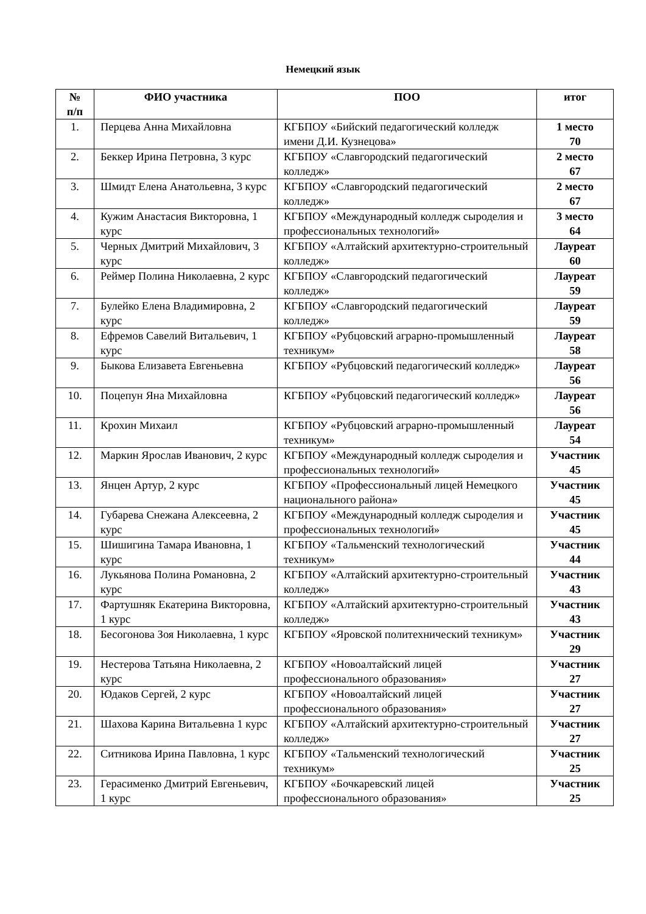Немецкий язык
| № п/п | ФИО участника | ПОО | итог |
| --- | --- | --- | --- |
| 1. | Перцева Анна Михайловна | КГБПОУ «Бийский педагогический колледж имени Д.И. Кузнецова» | 1 место 70 |
| 2. | Беккер Ирина Петровна, 3 курс | КГБПОУ «Славгородский педагогический колледж» | 2 место 67 |
| 3. | Шмидт Елена Анатольевна, 3 курс | КГБПОУ «Славгородский педагогический колледж» | 2 место 67 |
| 4. | Кужим Анастасия Викторовна, 1 курс | КГБПОУ «Международный колледж сыроделия и профессиональных технологий» | 3 место 64 |
| 5. | Черных Дмитрий Михайлович, 3 курс | КГБПОУ «Алтайский архитектурно-строительный колледж» | Лауреат 60 |
| 6. | Реймер Полина Николаевна, 2 курс | КГБПОУ «Славгородский педагогический колледж» | Лауреат 59 |
| 7. | Булейко Елена Владимировна, 2 курс | КГБПОУ «Славгородский педагогический колледж» | Лауреат 59 |
| 8. | Ефремов Савелий Витальевич, 1 курс | КГБПОУ «Рубцовский аграрно-промышленный техникум» | Лауреат 58 |
| 9. | Быкова Елизавета Евгеньевна | КГБПОУ «Рубцовский педагогический колледж» | Лауреат 56 |
| 10. | Поцепун Яна Михайловна | КГБПОУ «Рубцовский педагогический колледж» | Лауреат 56 |
| 11. | Крохин Михаил | КГБПОУ «Рубцовский аграрно-промышленный техникум» | Лауреат 54 |
| 12. | Маркин Ярослав Иванович, 2 курс | КГБПОУ «Международный колледж сыроделия и профессиональных технологий» | Участник 45 |
| 13. | Янцен Артур, 2 курс | КГБПОУ «Профессиональный лицей Немецкого национального района» | Участник 45 |
| 14. | Губарева Снежана Алексеевна, 2 курс | КГБПОУ «Международный колледж сыроделия и профессиональных технологий» | Участник 45 |
| 15. | Шишигина Тамара Ивановна, 1 курс | КГБПОУ «Тальменский технологический техникум» | Участник 44 |
| 16. | Лукьянова Полина Романовна, 2 курс | КГБПОУ «Алтайский архитектурно-строительный колледж» | Участник 43 |
| 17. | Фартушняк Екатерина Викторовна, 1 курс | КГБПОУ «Алтайский архитектурно-строительный колледж» | Участник 43 |
| 18. | Бесогонова Зоя Николаевна, 1 курс | КГБПОУ «Яровской политехнический техникум» | Участник 29 |
| 19. | Нестерова Татьяна Николаевна, 2 курс | КГБПОУ «Новоалтайский лицей профессионального образования» | Участник 27 |
| 20. | Юдаков Сергей, 2 курс | КГБПОУ «Новоалтайский лицей профессионального образования» | Участник 27 |
| 21. | Шахова Карина Витальевна 1 курс | КГБПОУ «Алтайский архитектурно-строительный колледж» | Участник 27 |
| 22. | Ситникова Ирина Павловна, 1 курс | КГБПОУ «Тальменский технологический техникум» | Участник 25 |
| 23. | Герасименко Дмитрий Евгеньевич, 1 курс | КГБПОУ «Бочкаревский лицей профессионального образования» | Участник 25 |